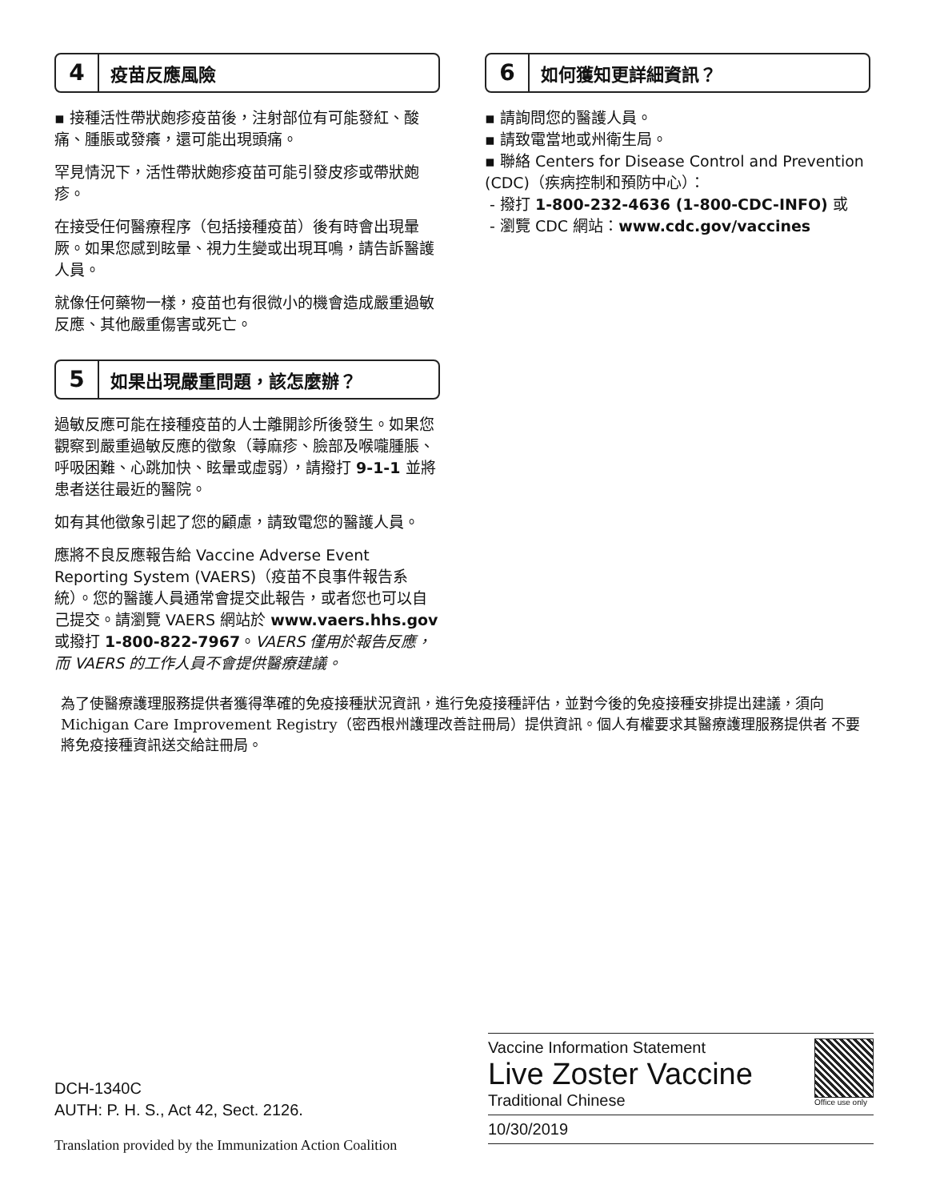4
疫苗反應風險
▪ 接種活性帶狀皰疹疫苗後，注射部位有可能發紅、酸痛、腫脹或發癢，還可能出現頭痛。
罕見情況下，活性帶狀皰疹疫苗可能引發皮疹或帶狀皰疹。
在接受任何醫療程序（包括接種疫苗）後有時會出現暈厥。如果您感到眩暈、視力生變或出現耳鳴，請告訴醫護人員。
就像任何藥物一樣，疫苗也有很微小的機會造成嚴重過敏反應、其他嚴重傷害或死亡。
5
如果出現嚴重問題，該怎麼辦？
過敏反應可能在接種疫苗的人士離開診所後發生。如果您觀察到嚴重過敏反應的徵象（蕁麻疹、臉部及喉嚨腫脹、呼吸困難、心跳加快、眩暈或虛弱），請撥打 9-1-1 並將患者送往最近的醫院。
如有其他徵象引起了您的顧慮，請致電您的醫護人員。
應將不良反應報告給 Vaccine Adverse Event Reporting System (VAERS)（疫苗不良事件報告系統）。您的醫護人員通常會提交此報告，或者您也可以自己提交。請瀏覽 VAERS 網站於 www.vaers.hhs.gov 或撥打 1-800-822-7967。VAERS 僅用於報告反應，而 VAERS 的工作人員不會提供醫療建議。
6
如何獲知更詳細資訊？
▪ 請詢問您的醫護人員。
▪ 請致電當地或州衛生局。
▪ 聯絡 Centers for Disease Control and Prevention (CDC)（疾病控制和預防中心）：
- 撥打 1-800-232-4636 (1-800-CDC-INFO) 或
- 瀏覽 CDC 網站：www.cdc.gov/vaccines
為了使醫療護理服務提供者獲得準確的免疫接種狀況資訊，進行免疫接種評估，並對今後的免疫接種安排提出建議，須向Michigan Care Improvement Registry（密西根州護理改善註冊局）提供資訊。個人有權要求其醫療護理服務提供者 不要將免疫接種資訊送交給註冊局。
DCH-1340C
AUTH: P. H. S., Act 42, Sect. 2126.
Translation provided by the Immunization Action Coalition
Vaccine Information Statement
Live Zoster Vaccine
Traditional Chinese
Office use only
10/30/2019